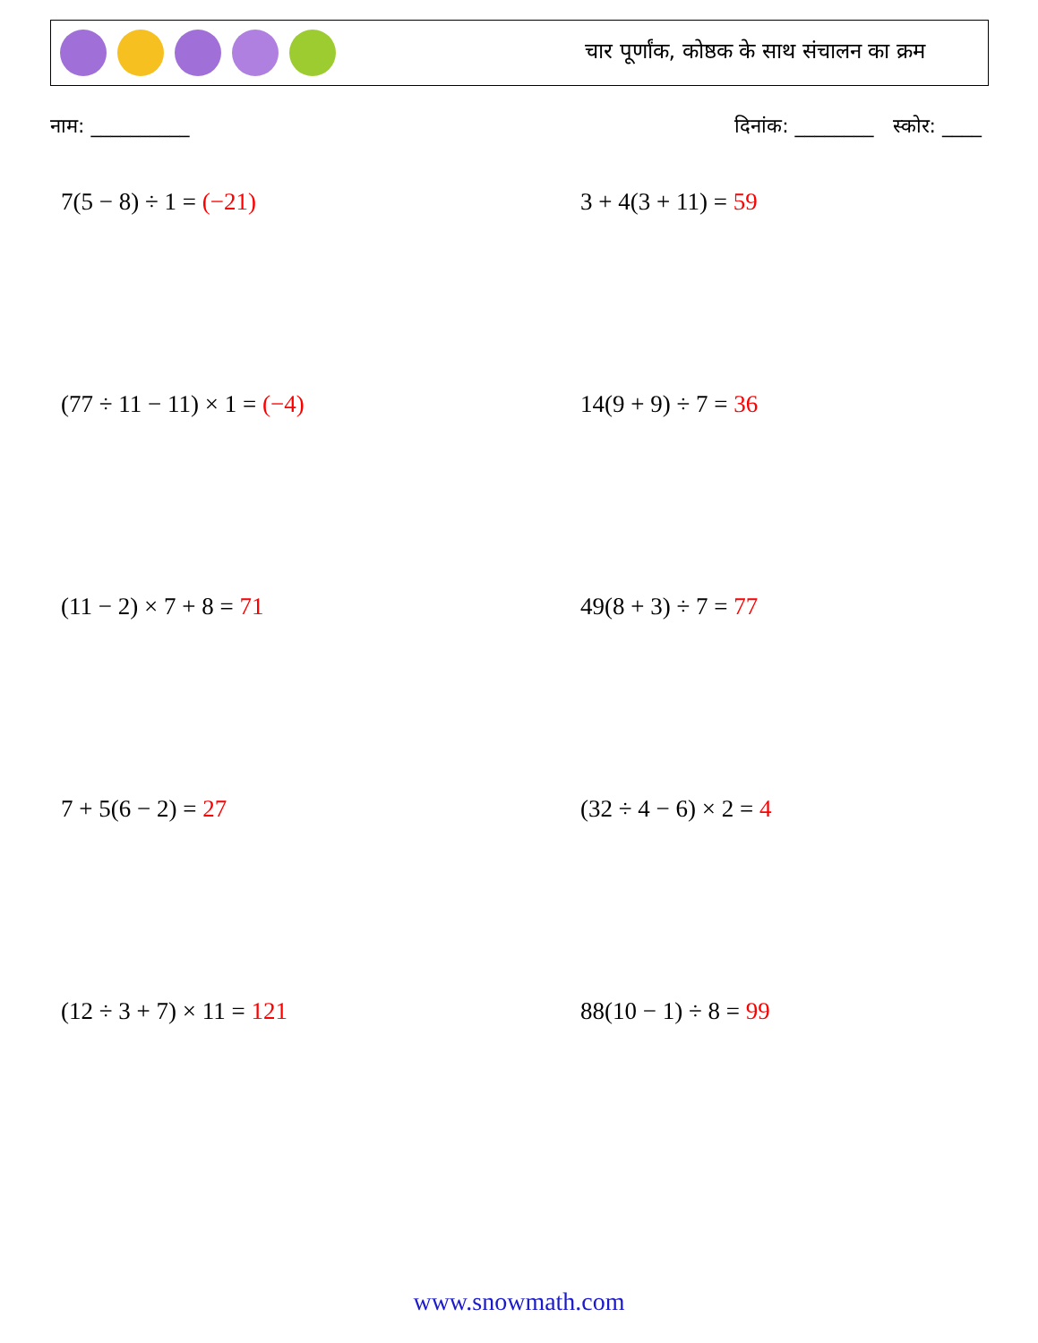चार पूर्णांक, कोष्ठक के साथ संचालन का क्रम
नाम: __________ दिनांक: ________ स्कोर: ____
7(5 − 8) ÷ 1 = (−21)
3 + 4(3 + 11) = 59
(77 ÷ 11 − 11) × 1 = (−4)
14(9 + 9) ÷ 7 = 36
(11 − 2) × 7 + 8 = 71
49(8 + 3) ÷ 7 = 77
7 + 5(6 − 2) = 27
(32 ÷ 4 − 6) × 2 = 4
(12 ÷ 3 + 7) × 11 = 121
88(10 − 1) ÷ 8 = 99
www.snowmath.com